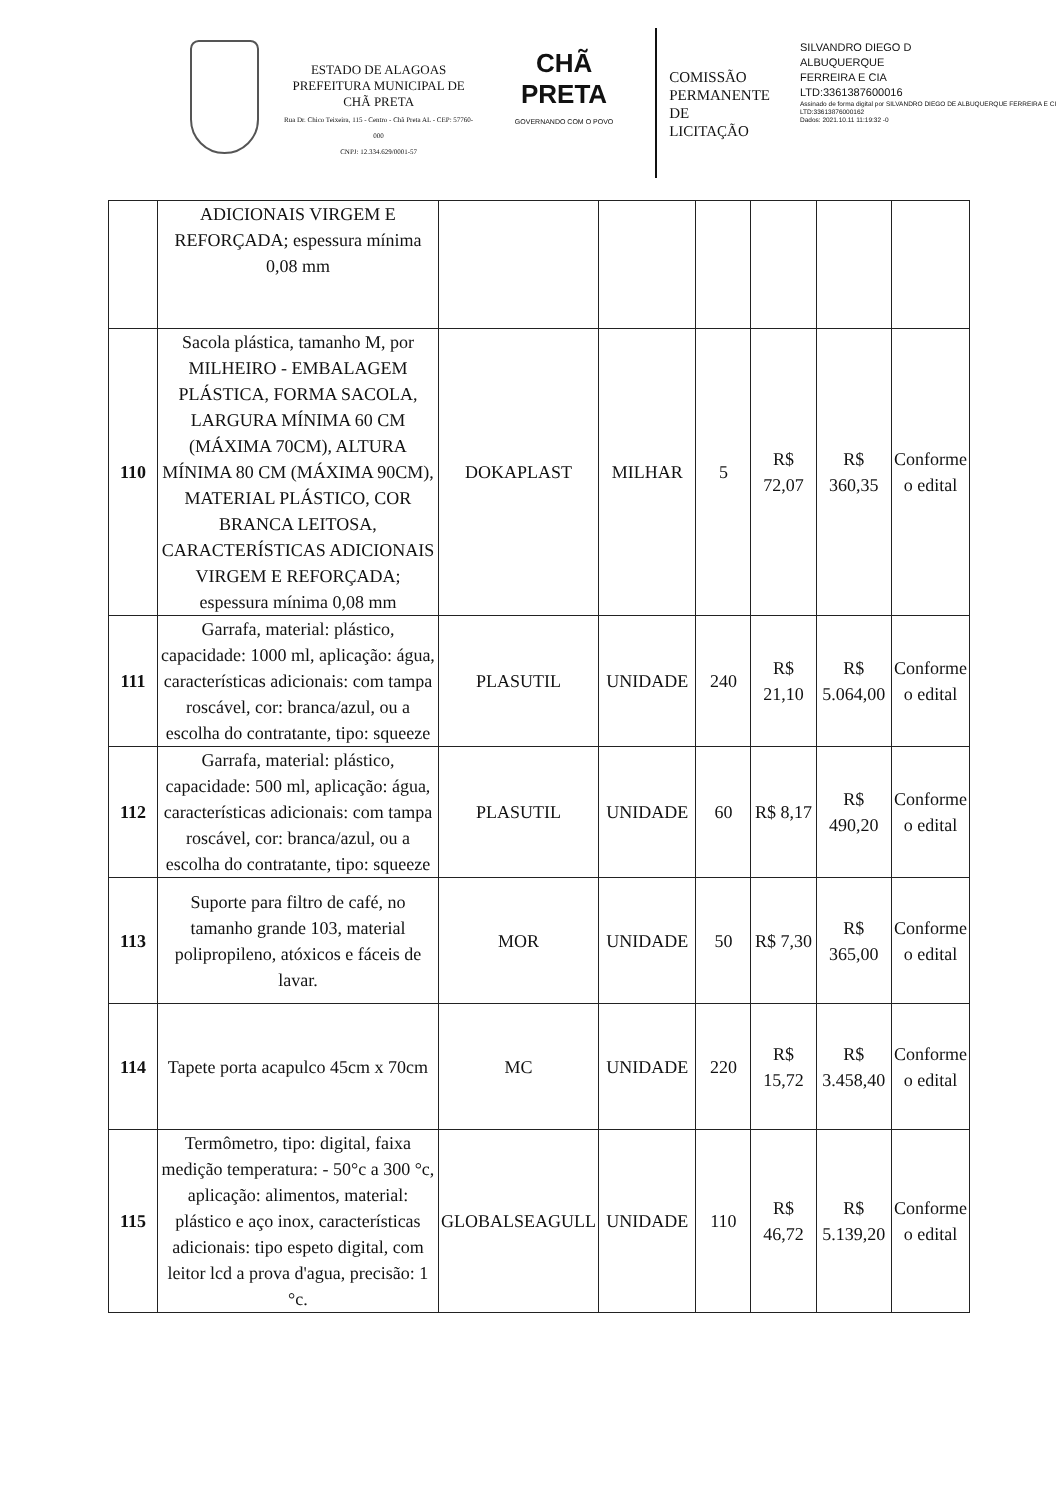ESTADO DE ALAGOAS
PREFEITURA MUNICIPAL DE CHÃ PRETA
Rua Dr. Chico Teixeira, 115 - Centro - Chã Preta AL - CEP: 57760-000
CNPJ: 12.334.629/0001-57
CHÃ PRETA
GOVERNANDO COM O POVO
COMISSÃO
PERMANENTE
DE LICITAÇÃO
SILVANDRO DIEGO D
ALBUQUERQUE
FERREIRA E CIA
LTD:3361387600016
Assinado de forma digital por SILVANDRO DIEGO DE ALBUQUERQUE FERREIRA E CI LTD:33613876000162
Dados: 2021.10.11 11:19:32 -0
| | ADICIONAIS VIRGEM E REFORÇADA; espessura mínima 0,08 mm | | | | | | |
| 110 | Sacola plástica, tamanho M, por MILHEIRO - EMBALAGEM PLÁSTICA, FORMA SACOLA, LARGURA MÍNIMA 60 CM (MÁXIMA 70CM), ALTURA MÍNIMA 80 CM (MÁXIMA 90CM), MATERIAL PLÁSTICO, COR BRANCA LEITOSA, CARACTERÍSTICAS ADICIONAIS VIRGEM E REFORÇADA; espessura mínima 0,08 mm | DOKAPLAST | MILHAR | 5 | R$ 72,07 | R$ 360,35 | Conforme o edital |
| 111 | Garrafa, material: plástico, capacidade: 1000 ml, aplicação: água, características adicionais: com tampa roscável, cor: branca/azul, ou a escolha do contratante, tipo: squeeze | PLASUTIL | UNIDADE | 240 | R$ 21,10 | R$ 5.064,00 | Conforme o edital |
| 112 | Garrafa, material: plástico, capacidade: 500 ml, aplicação: água, características adicionais: com tampa roscável, cor: branca/azul, ou a escolha do contratante, tipo: squeeze | PLASUTIL | UNIDADE | 60 | R$ 8,17 | R$ 490,20 | Conforme o edital |
| 113 | Suporte para filtro de café, no tamanho grande 103, material polipropileno, atóxicos e fáceis de lavar. | MOR | UNIDADE | 50 | R$ 7,30 | R$ 365,00 | Conforme o edital |
| 114 | Tapete porta acapulco 45cm x 70cm | MC | UNIDADE | 220 | R$ 15,72 | R$ 3.458,40 | Conforme o edital |
| 115 | Termômetro, tipo: digital, faixa medição temperatura: - 50°c a 300 °c, aplicação: alimentos, material: plástico e aço inox, características adicionais: tipo espeto digital, com leitor lcd a prova d'agua, precisão: 1 °c. | GLOBALSEAGULL | UNIDADE | 110 | R$ 46,72 | R$ 5.139,20 | Conforme o edital |